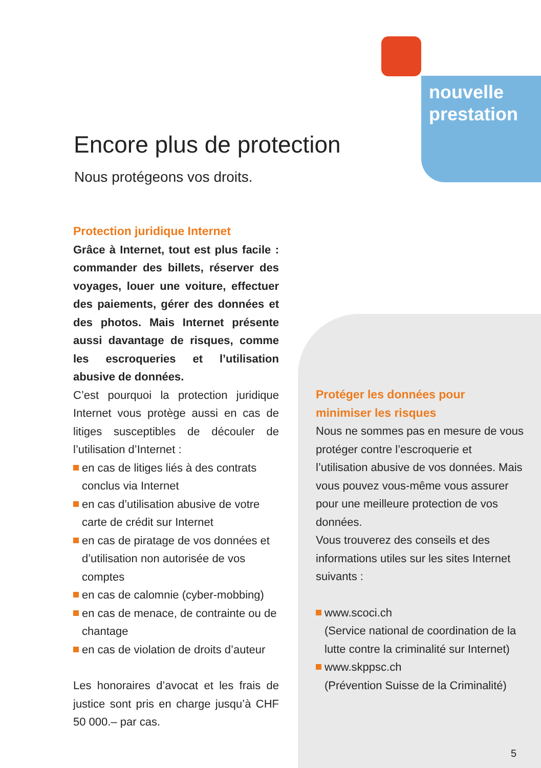nouvelle
prestation
Encore plus de protection
Nous protégeons vos droits.
Protection juridique Internet
Grâce à Internet, tout est plus facile : commander des billets, réserver des voyages, louer une voiture, effectuer des paiements, gérer des données et des photos. Mais Internet présente aussi davantage de risques, comme les escroqueries et l’utilisation abusive de données.
C’est pourquoi la protection juridique Internet vous protège aussi en cas de litiges susceptibles de découler de l’utilisation d’Internet :
en cas de litiges liés à des contrats conclus via Internet
en cas d’utilisation abusive de votre carte de crédit sur Internet
en cas de piratage de vos données et d’utilisation non autorisée de vos comptes
en cas de calomnie (cyber-mobbing)
en cas de menace, de contrainte ou de chantage
en cas de violation de droits d’auteur
Les honoraires d’avocat et les frais de justice sont pris en charge jusqu’à CHF 50 000.– par cas.
Protéger les données pour
minimiser les risques
Nous ne sommes pas en mesure de vous protéger contre l’escroquerie et l’utilisation abusive de vos données. Mais vous pouvez vous-même vous assurer pour une meilleure protection de vos données.
Vous trouverez des conseils et des informations utiles sur les sites Internet suivants :
www.scoci.ch
(Service national de coordination de la lutte contre la criminalité sur Internet)
www.skppsc.ch
(Prévention Suisse de la Criminalité)
5